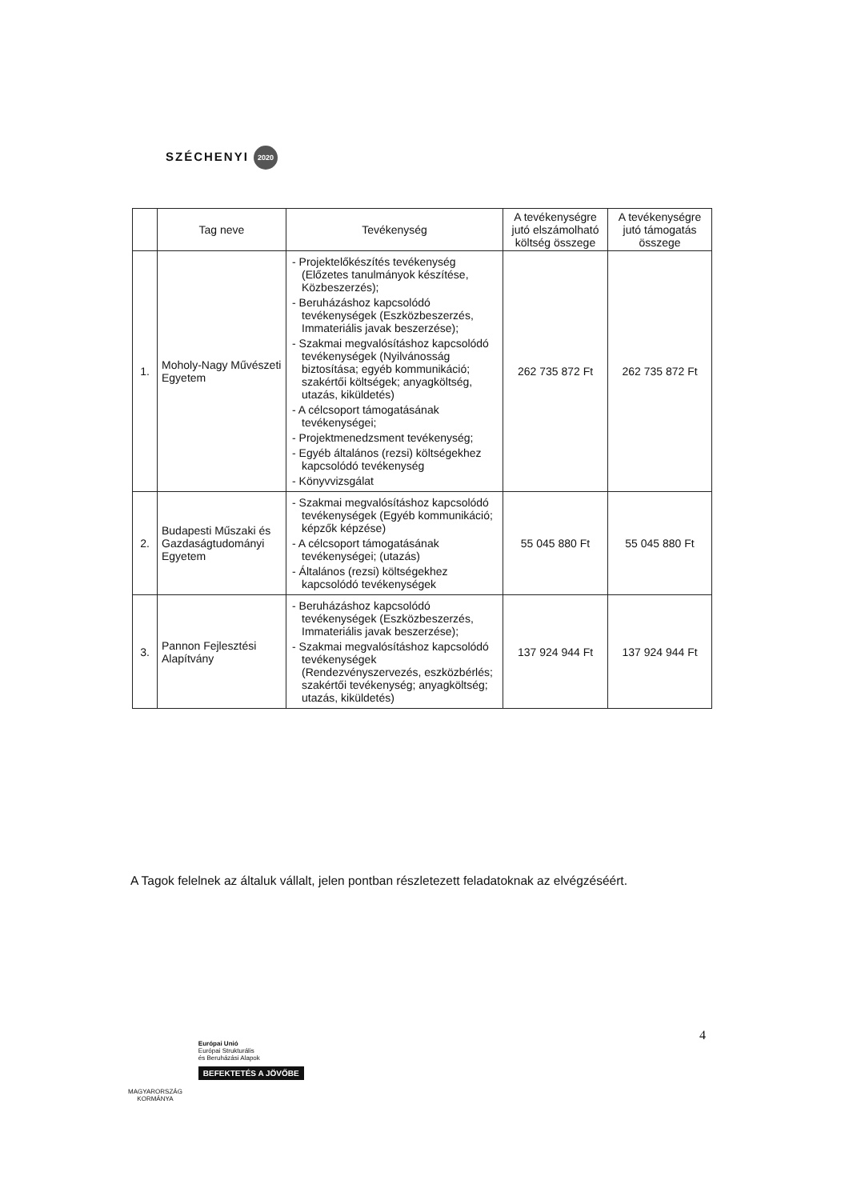SZÉCHENYI 2020
| | Tag neve | Tevékenység | A tevékenységre jutó elszámolható költség összege | A tevékenységre jutó támogatás összege |
| --- | --- | --- | --- | --- |
| 1. | Moholy-Nagy Művészeti Egyetem | - Projektelőkészítés tevékenység (Előzetes tanulmányok készítése, Közbeszerzés); - Beruházáshoz kapcsolódó tevékenységek (Eszközbeszerzés, Immateriális javak beszerzése); - Szakmai megvalósításhoz kapcsolódó tevékenységek (Nyilvánosság biztosítása; egyéb kommunikáció; szakértői költségek; anyagköltség, utazás, kiküldetés) - A célcsoport támogatásának tevékenységei; - Projektmenedzsment tevékenység; - Egyéb általános (rezsi) költségekhez kapcsolódó tevékenység - Könyvvizsgálat | 262 735 872 Ft | 262 735 872 Ft |
| 2. | Budapesti Műszaki és Gazdaságtudományi Egyetem | - Szakmai megvalósításhoz kapcsolódó tevékenységek (Egyéb kommunikáció; képzők képzése) - A célcsoport támogatásának tevékenységei; (utazás) - Általános (rezsi) költségekhez kapcsolódó tevékenységek | 55 045 880 Ft | 55 045 880 Ft |
| 3. | Pannon Fejlesztési Alapítvány | - Beruházáshoz kapcsolódó tevékenységek (Eszközbeszerzés, Immateriális javak beszerzése); - Szakmai megvalósításhoz kapcsolódó tevékenységek (Rendezvényszervezés, eszközbérlés; szakértői tevékenység; anyagköltség; utazás, kiküldetés) | 137 924 944 Ft | 137 924 944 Ft |
A Tagok felelnek az általuk vállalt, jelen pontban részletezett feladatoknak az elvégzéséért.
4
MAGYARORSZÁG
KORMÁNYA
Európai Unió
Európai Strukturális
és Beruházási Alapok
BEFEKTETÉS A JÖVŐBE